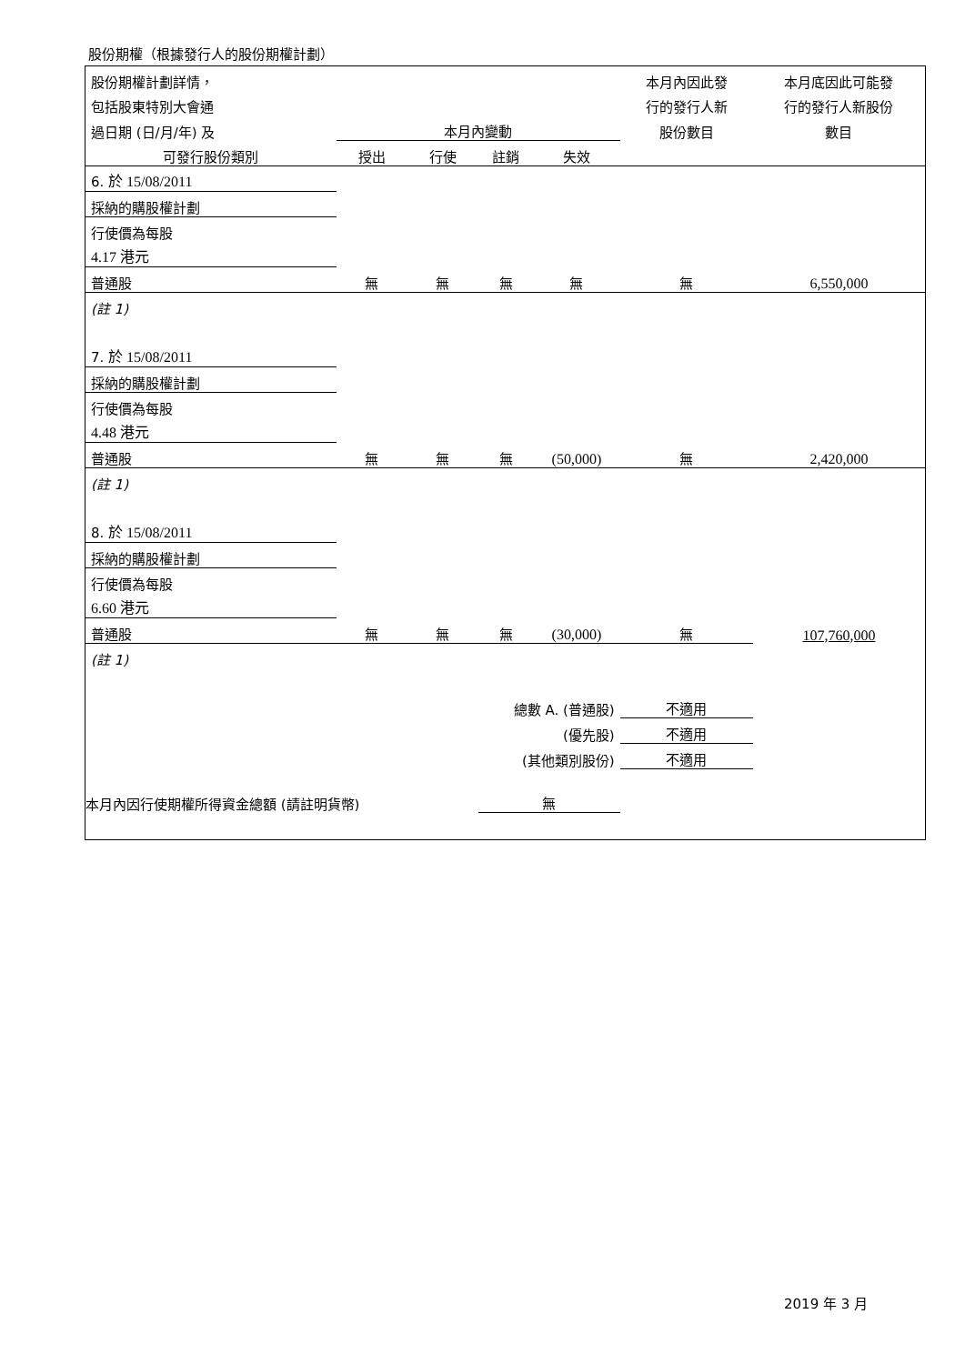股份期權（根據發行人的股份期權計劃）
| 股份期權計劃詳情， | | | | | 本月內因此發 | 本月底因此可能發 |
| 包括股東特別大會通 | | | | | 行的發行人新 | 行的發行人新股份 |
| 過日期 (日/月/年) 及 | 本月內變動 | | | | 股份數目 | 數目 |
| 可發行股份類別 | 授出 | 行使 | 註銷 | 失效 | | |
| 6. 於 15/08/2011 | | | | | | |
| 採納的購股權計劃 | | | | | | |
| 行使價為每股 | | | | | | |
| 4.17 港元 | | | | | | |
| 普通股 | 無 | 無 | 無 | 無 | 無 | 6,550,000 |
| (註 1) | | | | | | |
| 7. 於 15/08/2011 | | | | | | |
| 採納的購股權計劃 | | | | | | |
| 行使價為每股 | | | | | | |
| 4.48 港元 | | | | | | |
| 普通股 | 無 | 無 | 無 | (50,000) | 無 | 2,420,000 |
| (註 1) | | | | | | |
| 8. 於 15/08/2011 | | | | | | |
| 採納的購股權計劃 | | | | | | |
| 行使價為每股 | | | | | | |
| 6.60 港元 | | | | | | |
| 普通股 | 無 | 無 | 無 | (30,000) | 無 | 107,760,000 |
| (註 1) | | | | | | |
| 總數 A. (普通股) | | | | | 不適用 | |
| (優先股) | | | | | 不適用 | |
| (其他類別股份) | | | | | 不適用 | |
| 本月內因行使期權所得資金總額 (請註明貨幣) | | | 無 | | | |
2019 年 3 月